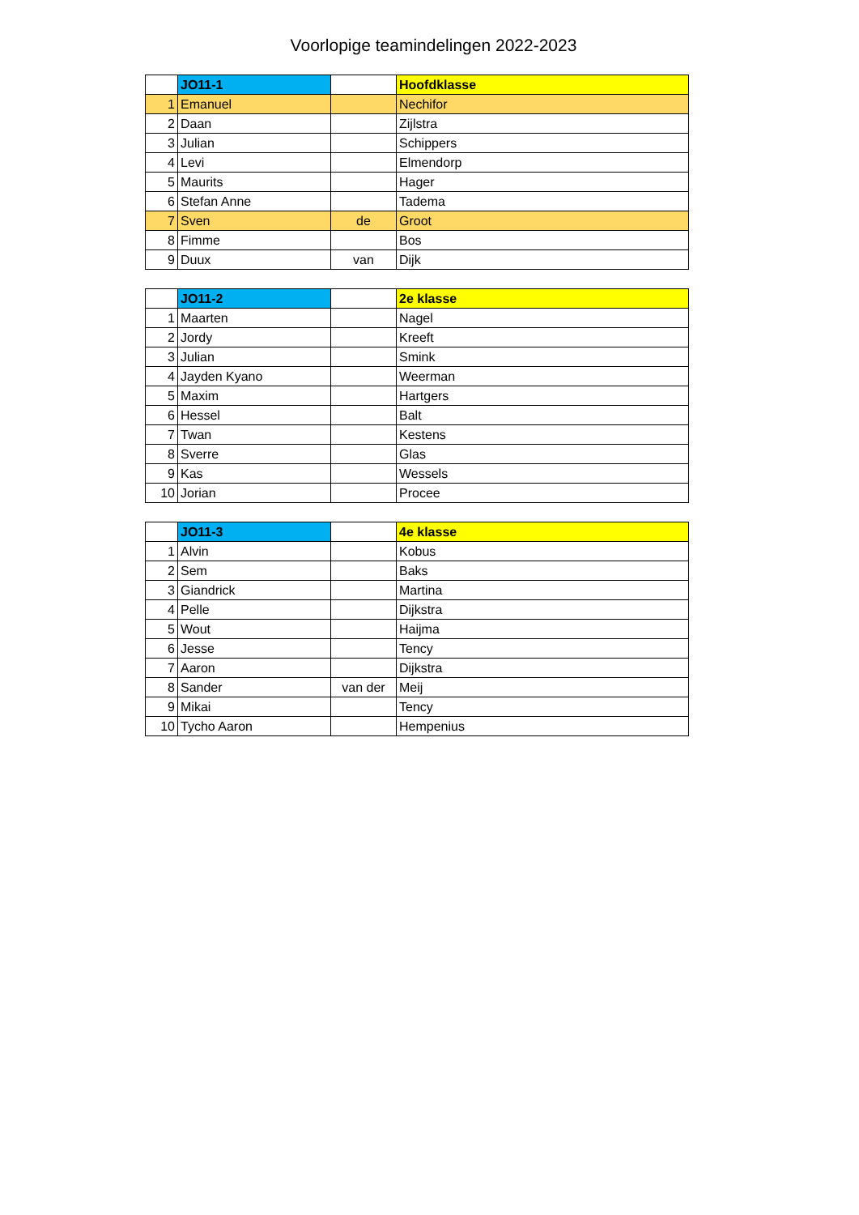Voorlopige teamindelingen 2022-2023
| | JO11-1 | | Hoofdklasse |
| 1 | Emanuel | | Nechifor |
| 2 | Daan | | Zijlstra |
| 3 | Julian | | Schippers |
| 4 | Levi | | Elmendorp |
| 5 | Maurits | | Hager |
| 6 | Stefan Anne | | Tadema |
| 7 | Sven | de | Groot |
| 8 | Fimme | | Bos |
| 9 | Duux | van | Dijk |
| | JO11-2 | | 2e klasse |
| 1 | Maarten | | Nagel |
| 2 | Jordy | | Kreeft |
| 3 | Julian | | Smink |
| 4 | Jayden Kyano | | Weerman |
| 5 | Maxim | | Hartgers |
| 6 | Hessel | | Balt |
| 7 | Twan | | Kestens |
| 8 | Sverre | | Glas |
| 9 | Kas | | Wessels |
| 10 | Jorian | | Procee |
| | JO11-3 | | 4e klasse |
| 1 | Alvin | | Kobus |
| 2 | Sem | | Baks |
| 3 | Giandrick | | Martina |
| 4 | Pelle | | Dijkstra |
| 5 | Wout | | Haijma |
| 6 | Jesse | | Tency |
| 7 | Aaron | | Dijkstra |
| 8 | Sander | van der | Meij |
| 9 | Mikai | | Tency |
| 10 | Tycho Aaron | | Hempenius |